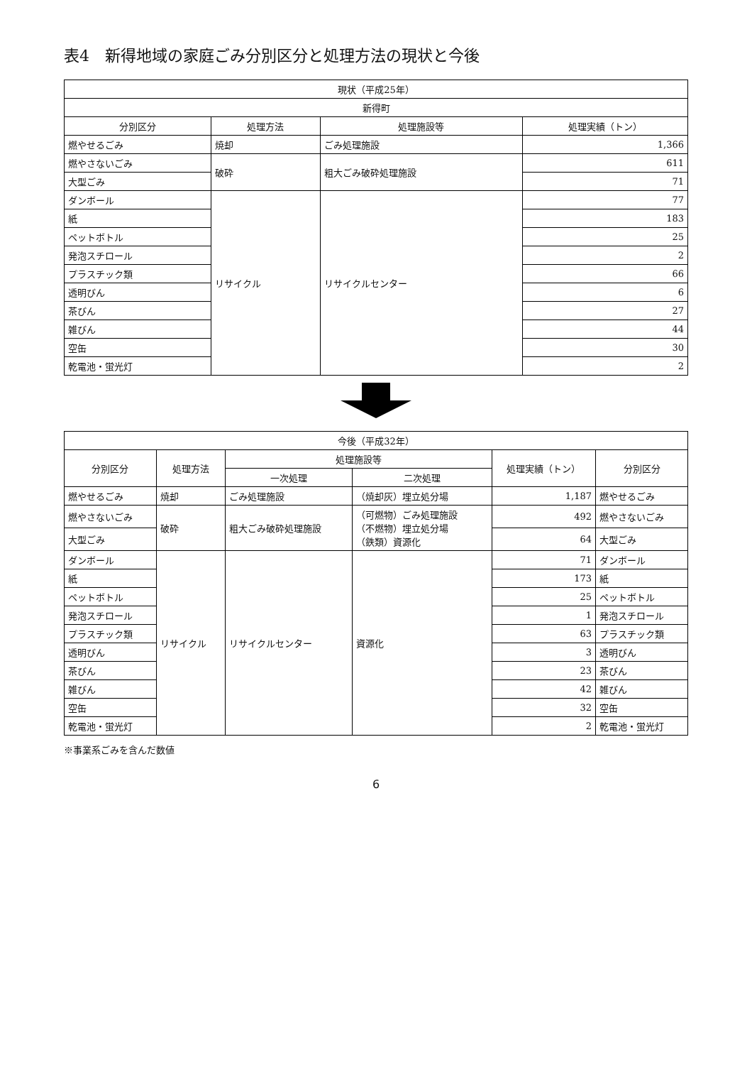表4　新得地域の家庭ごみ分別区分と処理方法の現状と今後
| 現状（平成25年） | | | |
| --- | --- | --- | --- |
| 新得町 | | | |
| 分別区分 | 処理方法 | 処理施設等 | 処理実績（トン） |
| 燃やせるごみ | 焼却 | ごみ処理施設 | 1,366 |
| 燃やさないごみ | 破砕 | 粗大ごみ破砕処理施設 | 611 |
| 大型ごみ | | | 71 |
| ダンボール | リサイクル | リサイクルセンター | 77 |
| 紙 | | | 183 |
| ペットボトル | | | 25 |
| 発泡スチロール | | | 2 |
| プラスチック類 | | | 66 |
| 透明びん | | | 6 |
| 茶びん | | | 27 |
| 雑びん | | | 44 |
| 空缶 | | | 30 |
| 乾電池・蛍光灯 | | | 2 |
| 今後（平成32年） | | | | | |
| --- | --- | --- | --- | --- | --- |
| 分別区分 | 処理方法 | 処理施設等 | | 処理実績（トン） | 分別区分 |
| | | 一次処理 | 二次処理 | | |
| 燃やせるごみ | 焼却 | ごみ処理施設 | （焼却灰）埋立処分場 | 1,187 | 燃やせるごみ |
| 燃やさないごみ | 破砕 | 粗大ごみ破砕処理施設 | （可燃物）ごみ処理施設 （不燃物）埋立処分場 （鉄類）資源化 | 492 | 燃やさないごみ |
| 大型ごみ | | | | 64 | 大型ごみ |
| ダンボール | リサイクル | リサイクルセンター | 資源化 | 71 | ダンボール |
| 紙 | | | | 173 | 紙 |
| ペットボトル | | | | 25 | ペットボトル |
| 発泡スチロール | | | | 1 | 発泡スチロール |
| プラスチック類 | | | | 63 | プラスチック類 |
| 透明びん | | | | 3 | 透明びん |
| 茶びん | | | | 23 | 茶びん |
| 雑びん | | | | 42 | 雑びん |
| 空缶 | | | | 32 | 空缶 |
| 乾電池・蛍光灯 | | | | 2 | 乾電池・蛍光灯 |
※事業系ごみを含んだ数値
6